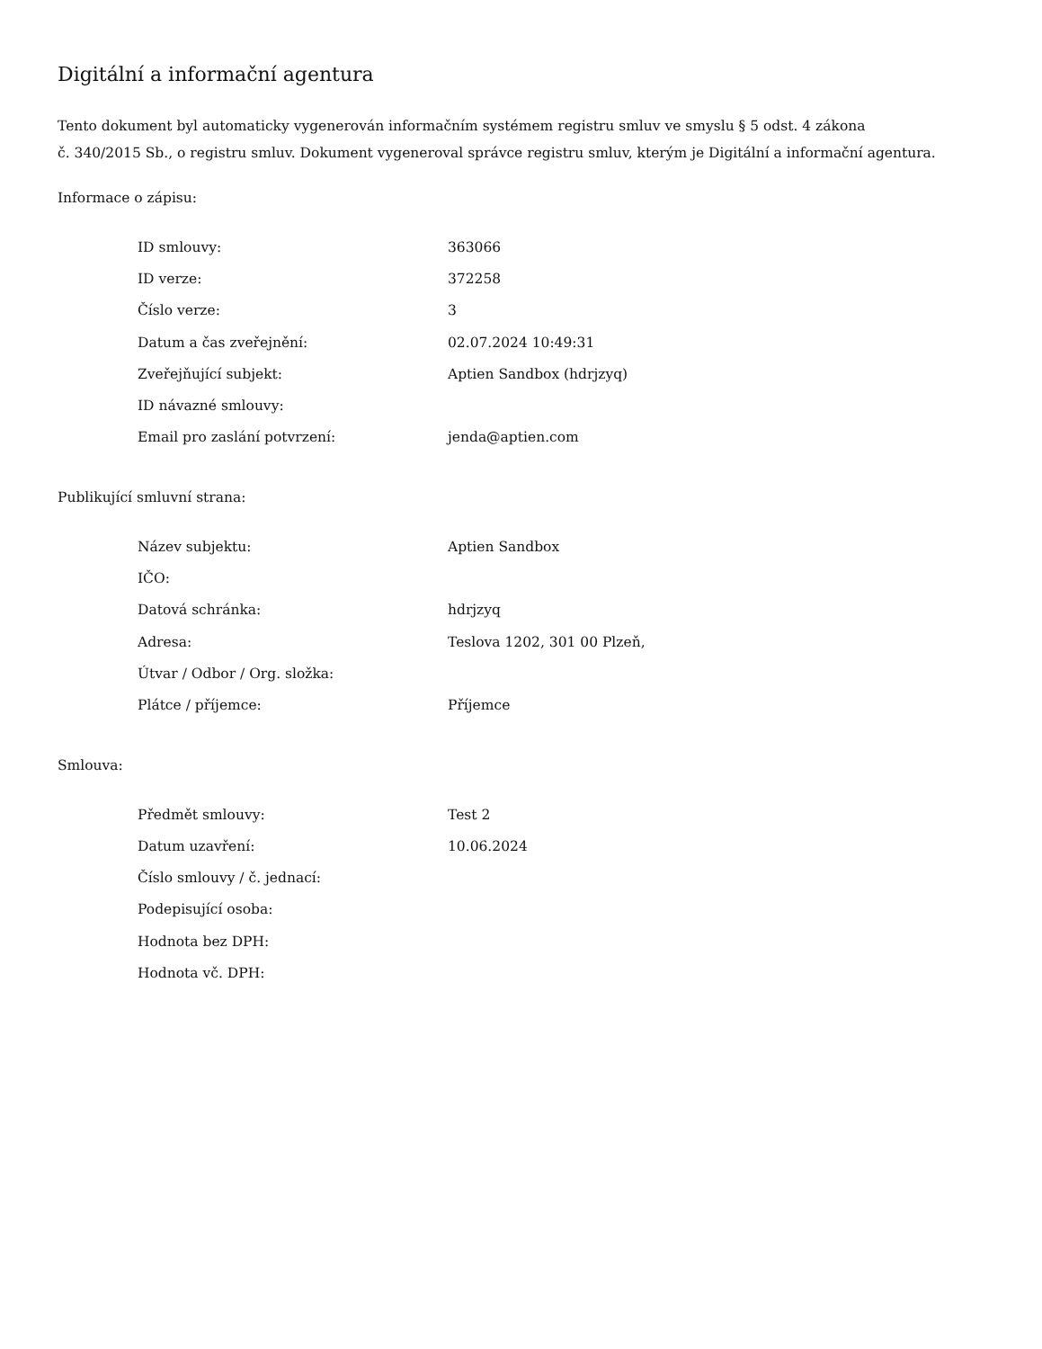Digitální a informační agentura
Tento dokument byl automaticky vygenerován informačním systémem registru smluv ve smyslu § 5 odst. 4 zákona
č. 340/2015 Sb., o registru smluv. Dokument vygeneroval správce registru smluv, kterým je Digitální a informační agentura.
Informace o zápisu:
| ID smlouvy: | 363066 |
| ID verze: | 372258 |
| Číslo verze: | 3 |
| Datum a čas zveřejnění: | 02.07.2024 10:49:31 |
| Zveřejňující subjekt: | Aptien Sandbox (hdrjzyq) |
| ID návazné smlouvy: | |
| Email pro zaslání potvrzení: | jenda@aptien.com |
Publikující smluvní strana:
| Název subjektu: | Aptien Sandbox |
| IČO: | |
| Datová schránka: | hdrjzyq |
| Adresa: | Teslova 1202, 301 00 Plzeň, |
| Útvar / Odbor / Org. složka: | |
| Plátce / příjemce: | Příjemce |
Smlouva:
| Předmět smlouvy: | Test 2 |
| Datum uzavření: | 10.06.2024 |
| Číslo smlouvy / č. jednací: | |
| Podepisující osoba: | |
| Hodnota bez DPH: | |
| Hodnota vč. DPH: | |